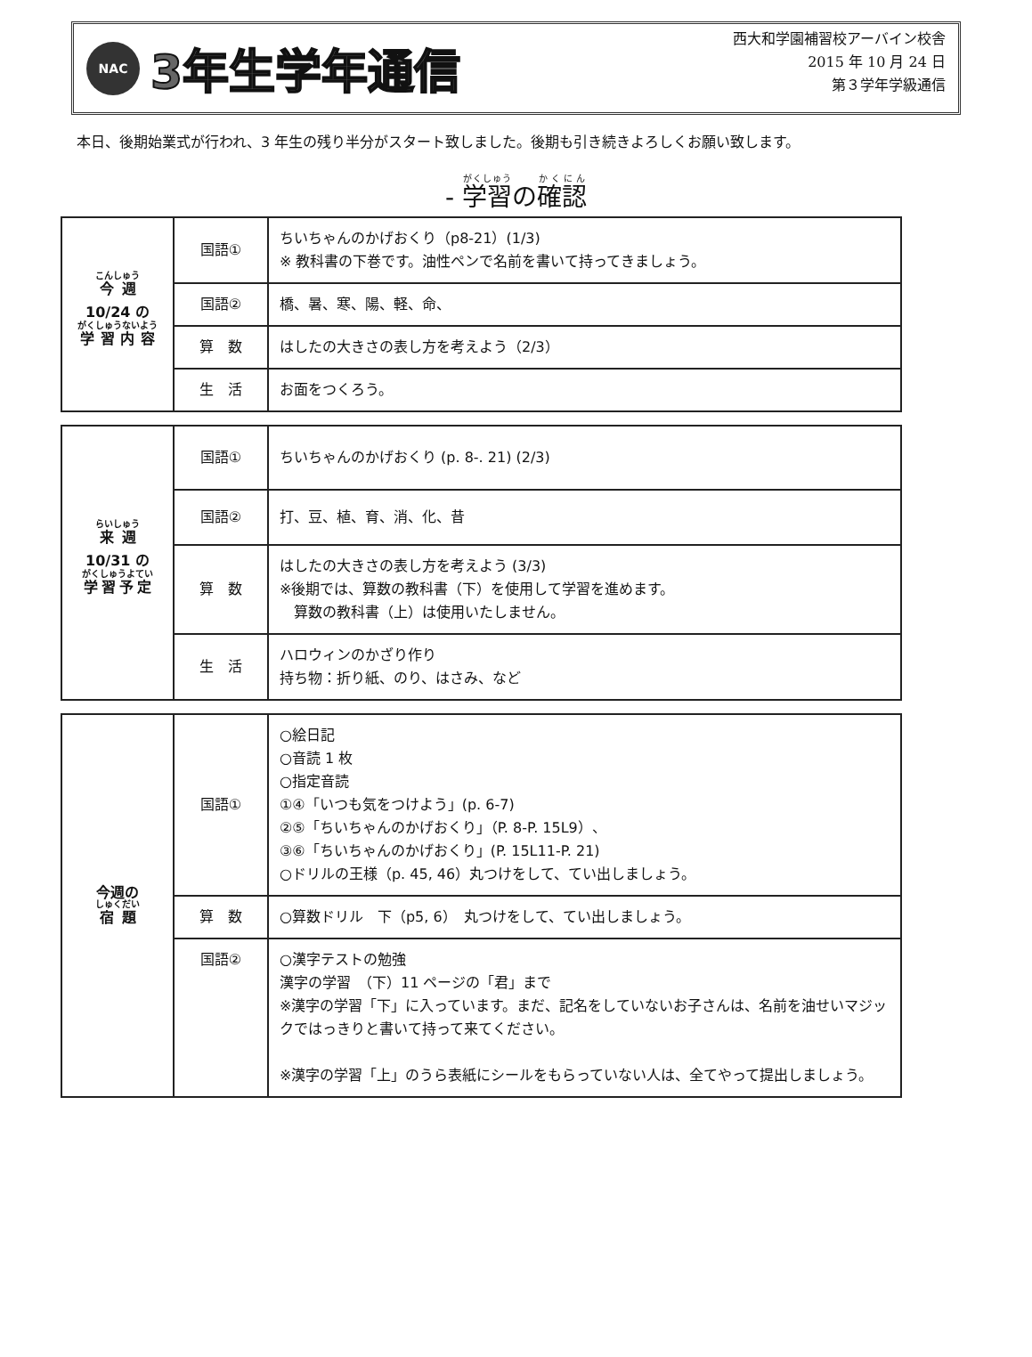NAC
3年生学年通信
西大和学園補習校アーバイン校舎
2015 年 10 月 24 日
第３学年学級通信
本日、後期始業式が行われ、3 年生の残り半分がスタート致しました。後期も引き続きよろしくお願い致します。
- 学習の確認
| 今週 10/24 の 学習内容 | 国語① | ちいちゃんのかげおくり（p8-21）(1/3) ※ 教科書の下巻です。油性ペンで名前を書いて持ってきましょう。 |
| | 国語② | 橋、暑、寒、陽、軽、命、 |
| | 算 数 | はしたの大きさの表し方を考えよう（2/3） |
| | 生 活 | お面をつくろう。 |
| 来週 10/31 の 学習予定 | 国語① | ちいちゃんのかげおくり (p. 8-. 21) (2/3) |
| | 国語② | 打、豆、植、育、消、化、昔 |
| | 算 数 | はしたの大きさの表し方を考えよう (3/3) ※後期では、算数の教科書（下）を使用して学習を進めます。 算数の教科書（上）は使用いたしません。 |
| | 生 活 | ハロウィンのかざり作り 持ち物：折り紙、のり、はさみ、など |
| 今週の 宿題 | 国語① | ○絵日記 ○音読 1 枚 ○指定音読 ①④「いつも気をつけよう」(p. 6-7) ②⑤「ちいちゃんのかげおくり」（P. 8-P. 15L9）、 ③⑥「ちいちゃんのかげおくり」(P. 15L11-P. 21) ○ドリルの王様（p. 45, 46）丸つけをして、てい出しましょう。 |
| | 算 数 | ○算数ドリル 下（p5, 6） 丸つけをして、てい出しましょう。 |
| | 国語② | ○漢字テストの勉強 漢字の学習 （下）11 ページの「君」まで ※漢字の学習「下」に入っています。まだ、記名をしていないお子さんは、名前を油せいマジックではっきりと書いて持って来てください。 ※漢字の学習「上」のうら表紙にシールをもらっていない人は、全てやって提出しましょう。 |